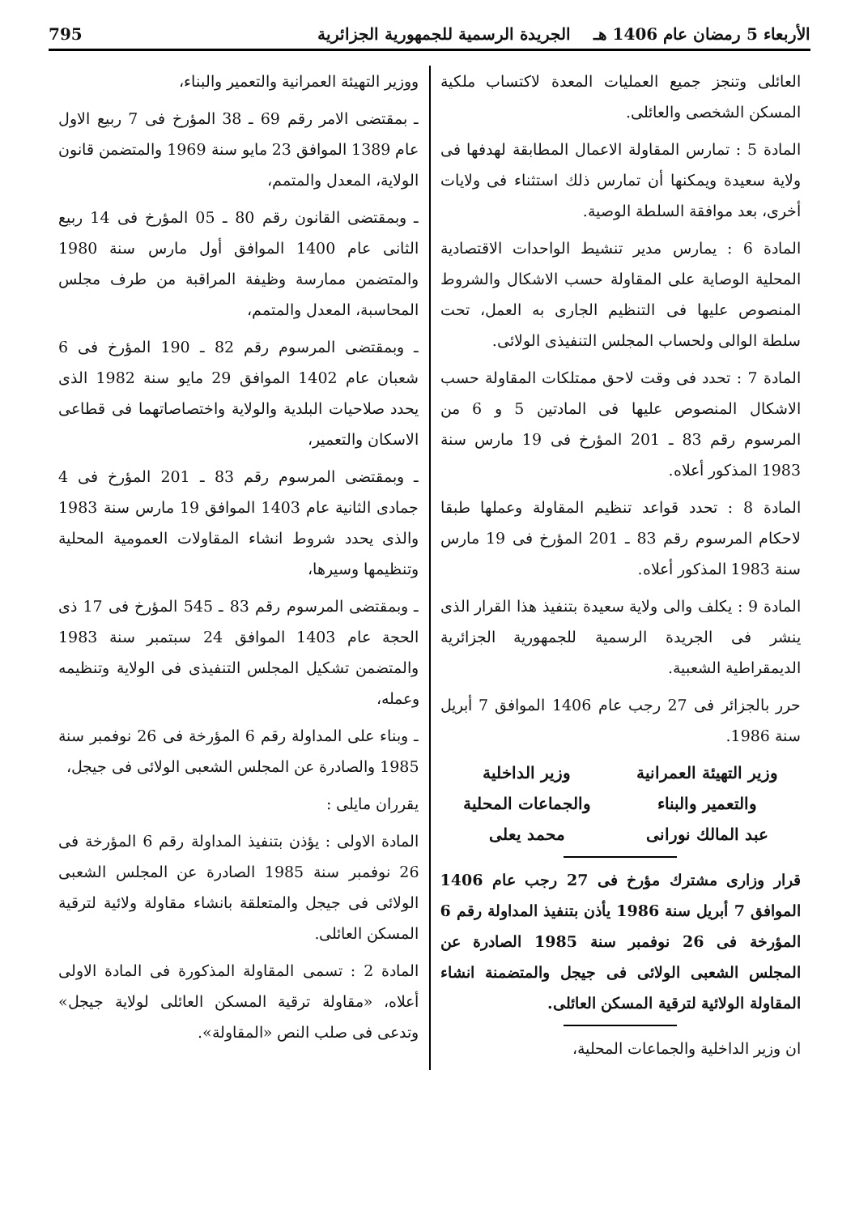الأربعاء 5 رمضان عام 1406 هـ الجريدة الرسمية للجمهورية الجزائرية 795
العائلى وتنجز جميع العمليات المعدة لاكتساب ملكية المسكن الشخصى والعائلى.
المادة 5 : تمارس المقاولة الاعمال المطابقة لهدفها فى ولاية سعيدة ويمكنها أن تمارس ذلك استثناء فى ولايات أخرى، بعد موافقة السلطة الوصية.
المادة 6 : يمارس مدير تنشيط الواحدات الاقتصادية المحلية الوصاية على المقاولة حسب الاشكال والشروط المنصوص عليها فى التنظيم الجارى به العمل، تحت سلطة الوالى ولحساب المجلس التنفيذى الولائى.
المادة 7 : تحدد فى وقت لاحق ممتلكات المقاولة حسب الاشكال المنصوص عليها فى المادتين 5 و 6 من المرسوم رقم 83 ـ 201 المؤرخ فى 19 مارس سنة 1983 المذكور أعلاه.
المادة 8 : تحدد قواعد تنظيم المقاولة وعملها طبقا لاحكام المرسوم رقم 83 ـ 201 المؤرخ فى 19 مارس سنة 1983 المذكور أعلاه.
المادة 9 : يكلف والى ولاية سعيدة بتنفيذ هذا القرار الذى ينشر فى الجريدة الرسمية للجمهورية الجزائرية الديمقراطية الشعبية.
حرر بالجزائر فى 27 رجب عام 1406 الموافق 7 أبريل سنة 1986.
وزير التهيئة العمرانية
والتعمير والبناء
عبد المالك نورانى
وزير الداخلية
والجماعات المحلية
محمد يعلى
قرار وزارى مشترك مؤرخ فى 27 رجب عام 1406 الموافق 7 أبريل سنة 1986 يأذن بتنفيذ المداولة رقم 6 المؤرخة فى 26 نوفمبر سنة 1985 الصادرة عن المجلس الشعبى الولائى فى جيجل والمتضمنة انشاء المقاولة الولائية لترقية المسكن العائلى.
ان وزير الداخلية والجماعات المحلية،
ووزير التهيئة العمرانية والتعمير والبناء،
ـ بمقتضى الامر رقم 69 ـ 38 المؤرخ فى 7 ربيع الاول عام 1389 الموافق 23 مايو سنة 1969 والمتضمن قانون الولاية، المعدل والمتمم،
ـ وبمقتضى القانون رقم 80 ـ 05 المؤرخ فى 14 ربيع الثانى عام 1400 الموافق أول مارس سنة 1980 والمتضمن ممارسة وظيفة المراقبة من طرف مجلس المحاسبة، المعدل والمتمم،
ـ وبمقتضى المرسوم رقم 82 ـ 190 المؤرخ فى 6 شعبان عام 1402 الموافق 29 مايو سنة 1982 الذى يحدد صلاحيات البلدية والولاية واختصاصاتهما فى قطاعى الاسكان والتعمير،
ـ وبمقتضى المرسوم رقم 83 ـ 201 المؤرخ فى 4 جمادى الثانية عام 1403 الموافق 19 مارس سنة 1983 والذى يحدد شروط انشاء المقاولات العمومية المحلية وتنظيمها وسيرها،
ـ وبمقتضى المرسوم رقم 83 ـ 545 المؤرخ فى 17 ذى الحجة عام 1403 الموافق 24 سبتمبر سنة 1983 والمتضمن تشكيل المجلس التنفيذى فى الولاية وتنظيمه وعمله،
ـ وبناء على المداولة رقم 6 المؤرخة فى 26 نوفمبر سنة 1985 والصادرة عن المجلس الشعبى الولائى فى جيجل،
يقرران مايلى :
المادة الاولى : يؤذن بتنفيذ المداولة رقم 6 المؤرخة فى 26 نوفمبر سنة 1985 الصادرة عن المجلس الشعبى الولائى فى جيجل والمتعلقة بانشاء مقاولة ولائية لترقية المسكن العائلى.
المادة 2 : تسمى المقاولة المذكورة فى المادة الاولى أعلاه، «مقاولة ترقية المسكن العائلى لولاية جيجل» وتدعى فى صلب النص «المقاولة».